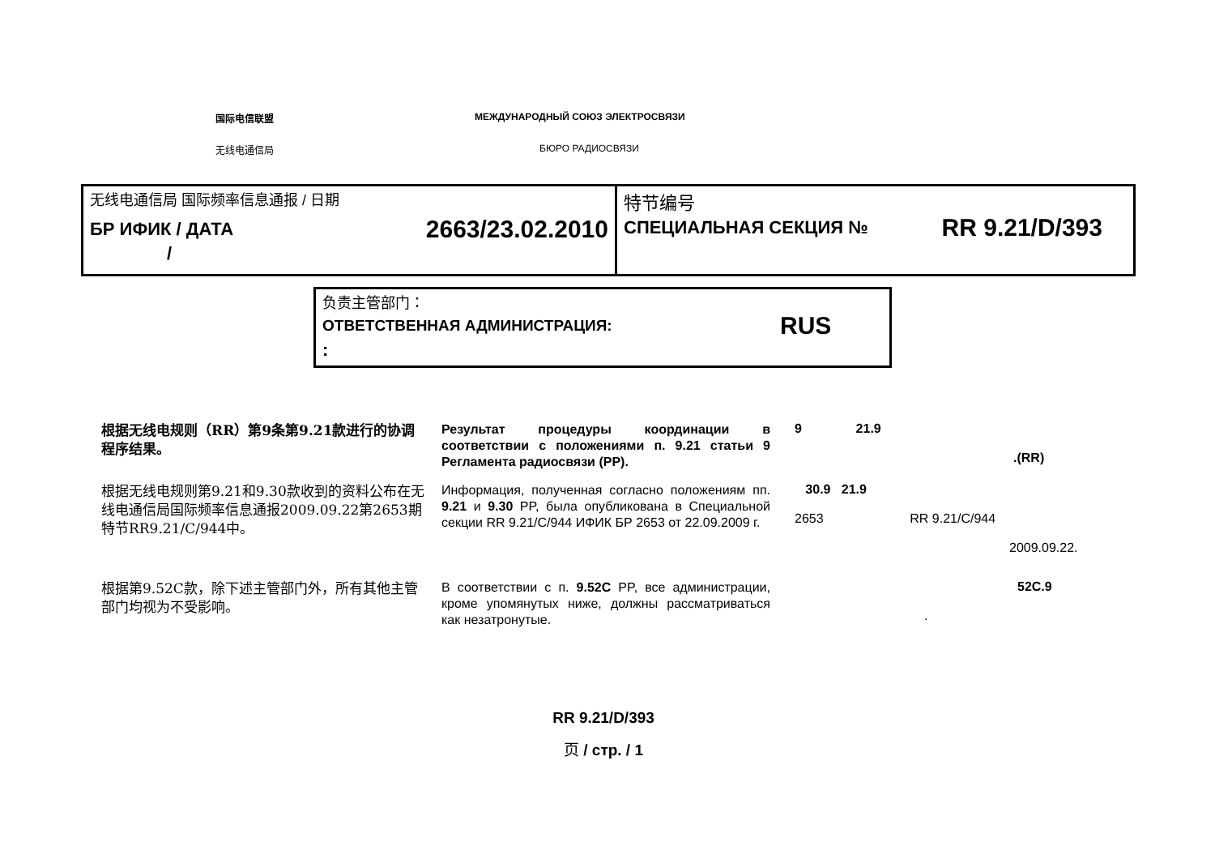国际电信联盟 МЕЖДУНАРОДНЫЙ СОЮЗ ЭЛЕКТРОСВЯЗИ
无线电通信局 БЮРО РАДИОСВЯЗИ
无线电通信局 国际频率信息通报 / 日期
БР ИФИК / ДАТА 2663/23.02.2010
/
特节编号
СПЕЦИАЛЬНАЯ СЕКЦИЯ № RR 9.21/D/393
负责主管部门：
ОТВЕТСТВЕННАЯ АДМИНИСТРАЦИЯ: RUS
:
根据无线电规则（RR）第9条第9.21款进行的协调程序结果。
Результат процедуры координации в соответствии с положениями п. 9.21 статьи 9 Регламента радиосвязи (PP).
9 21.9
.(RR)
根据无线电规则第9.21和9.30款收到的资料公布在无线电通信局国际频率信息通报2009.09.22第2653期特节RR9.21/C/944中。
Информация, полученная согласно положениям пп. 9.21 и 9.30 PP, была опубликована в Специальной секции RR 9.21/C/944 ИФИК БР 2653 от 22.09.2009 г.
30.9 21.9
2653 RR 9.21/C/944
2009.09.22.
根据第9.52C款，除下述主管部门外，所有其他主管部门均视为不受影响。
В соответствии с п. 9.52C PP, все администрации, кроме упомянутых ниже, должны рассматриваться как незатронутые.
52C.9
.
RR 9.21/D/393
页 / стр. / 1